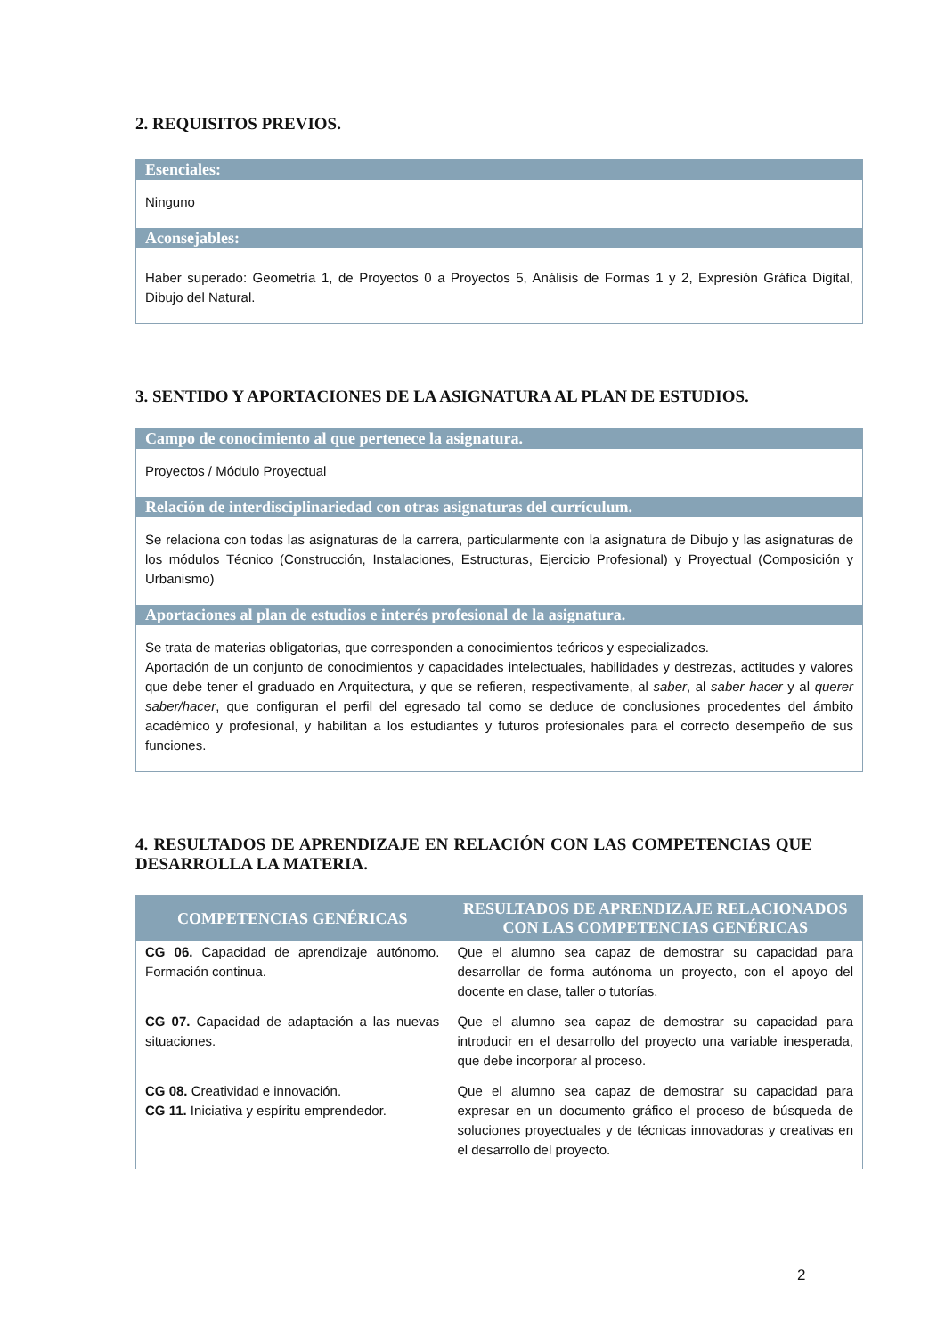2. REQUISITOS PREVIOS.
Esenciales:
Ninguno
Aconsejables:
Haber superado: Geometría 1, de Proyectos 0 a Proyectos 5, Análisis de Formas 1 y 2, Expresión Gráfica Digital, Dibujo del Natural.
3. SENTIDO Y APORTACIONES DE LA ASIGNATURA AL PLAN DE ESTUDIOS.
Campo de conocimiento al que pertenece la asignatura.
Proyectos / Módulo Proyectual
Relación de interdisciplinariedad con otras asignaturas del currículum.
Se relaciona con todas las asignaturas de la carrera, particularmente con la asignatura de Dibujo y las asignaturas de los módulos Técnico (Construcción, Instalaciones, Estructuras, Ejercicio Profesional) y Proyectual (Composición y Urbanismo)
Aportaciones al plan de estudios e interés profesional de la asignatura.
Se trata de materias obligatorias, que corresponden a conocimientos teóricos y especializados.
Aportación de un conjunto de conocimientos y capacidades intelectuales, habilidades y destrezas, actitudes y valores que debe tener el graduado en Arquitectura, y que se refieren, respectivamente, al saber, al saber hacer y al querer saber/hacer, que configuran el perfil del egresado tal como se deduce de conclusiones procedentes del ámbito académico y profesional, y habilitan a los estudiantes y futuros profesionales para el correcto desempeño de sus funciones.
4. RESULTADOS DE APRENDIZAJE EN RELACIÓN CON LAS COMPETENCIAS QUE DESARROLLA LA MATERIA.
| COMPETENCIAS GENÉRICAS | RESULTADOS DE APRENDIZAJE RELACIONADOS CON LAS COMPETENCIAS GENÉRICAS |
| --- | --- |
| CG 06. Capacidad de aprendizaje autónomo. Formación continua. | Que el alumno sea capaz de demostrar su capacidad para desarrollar de forma autónoma un proyecto, con el apoyo del docente en clase, taller o tutorías. |
| CG 07. Capacidad de adaptación a las nuevas situaciones. | Que el alumno sea capaz de demostrar su capacidad para introducir en el desarrollo del proyecto una variable inesperada, que debe incorporar al proceso. |
| CG 08. Creatividad e innovación. CG 11. Iniciativa y espíritu emprendedor. | Que el alumno sea capaz de demostrar su capacidad para expresar en un documento gráfico el proceso de búsqueda de soluciones proyectuales y de técnicas innovadoras y creativas en el desarrollo del proyecto. |
2